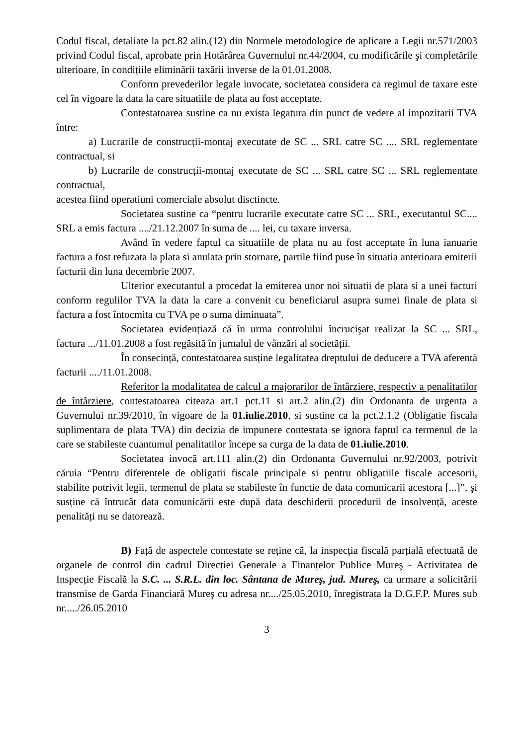Codul fiscal, detaliate la pct.82 alin.(12) din Normele metodologice de aplicare a Legii nr.571/2003 privind Codul fiscal, aprobate prin Hotărârea Guvernului nr.44/2004, cu modificările şi completările ulterioare, în condițiile eliminării taxării inverse de la 01.01.2008.
Conform prevederilor legale invocate, societatea considera ca regimul de taxare este cel în vigoare la data la care situatiile de plata au fost acceptate.
Contestatoarea sustine ca nu exista legatura din punct de vedere al impozitarii TVA între:
a) Lucrarile de construcții-montaj executate de SC ... SRL catre SC .... SRL reglementate contractual, si
b) Lucrarile de construcții-montaj executate de SC ... SRL catre SC ... SRL reglementate contractual,
acestea fiind operatiuni comerciale absolut disctincte.
Societatea sustine ca “pentru lucrarile executate catre SC ... SRL, executantul SC.... SRL a emis factura ..../21.12.2007 în suma de .... lei, cu taxare inversa.
Având în vedere faptul ca situatiile de plata nu au fost acceptate în luna ianuarie factura a fost refuzata la plata si anulata prin stornare, partile fiind puse în situatia anterioara emiterii facturii din luna decembrie 2007.
Ulterior executantul a procedat la emiterea unor noi situatii de plata si a unei facturi conform regulilor TVA la data la care a convenit cu beneficiarul asupra sumei finale de plata si factura a fost întocmita cu TVA pe o suma diminuata”.
Societatea evidențiază că în urma controlului încrucişat realizat la SC ... SRL, factura .../11.01.2008 a fost regăsită în jurnalul de vânzări al societății.
În consecință, contestatoarea susține legalitatea dreptului de deducere a TVA aferentă facturii ..../11.01.2008.
Referitor la modalitatea de calcul a majorarilor de întârziere, respectiv a penalitatilor de întârziere, contestatoarea citeaza art.1 pct.11 si art.2 alin.(2) din Ordonanta de urgenta a Guvernului nr.39/2010, în vigoare de la 01.iulie.2010, si sustine ca la pct.2.1.2 (Obligatie fiscala suplimentara de plata TVA) din decizia de impunere contestata se ignora faptul ca termenul de la care se stabileste cuantumul penalitatilor începe sa curga de la data de 01.iulie.2010.
Societatea invocă art.111 alin.(2) din Ordonanta Guvernului nr.92/2003, potrivit căruia “Pentru diferentele de obligatii fiscale principale si pentru obligatiile fiscale accesorii, stabilite potrivit legii, termenul de plata se stabileste în functie de data comunicarii acestora [...]”, şi susține că întrucât data comunicării este după data deschiderii procedurii de insolvență, aceste penalități nu se datorează.
B) Față de aspectele contestate se reține că, la inspecția fiscală parțială efectuată de organele de control din cadrul Direcției Generale a Finanțelor Publice Mureş - Activitatea de Inspecție Fiscală la S.C. ... S.R.L. din loc. Sântana de Mureş, jud. Mureş, ca urmare a solicitării transmise de Garda Financiară Mureş cu adresa nr..../25.05.2010, înregistrata la D.G.F.P. Mures sub nr...../26.05.2010
3